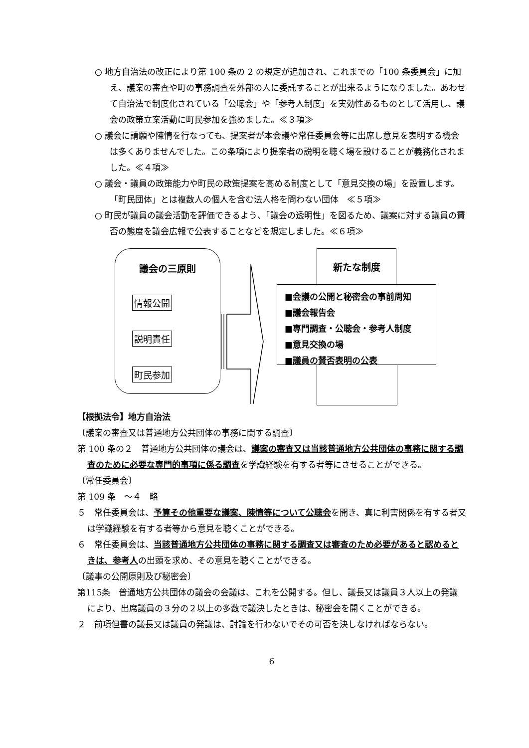○ 地方自治法の改正により第 100 条の 2 の規定が追加され、これまでの「100 条委員会」に加え、議案の審査や町の事務調査を外部の人に委託することが出来るようになりました。あわせて自治法で制度化されている「公聴会」や「参考人制度」を実効性あるものとして活用し、議会の政策立案活動に町民参加を強めました。≪３項≫
○ 議会に請願や陳情を行なっても、提案者が本会議や常任委員会等に出席し意見を表明する機会は多くありませんでした。この条項により提案者の説明を聴く場を設けることが義務化されました。≪４項≫
○ 議会・議員の政策能力や町民の政策提案を高める制度として「意見交換の場」を設置します。「町民団体」とは複数人の個人を含む法人格を問わない団体　≪５項≫
○ 町民が議員の議会活動を評価できるよう、「議会の透明性」を図るため、議案に対する議員の賛否の態度を議会広報で公表することなどを規定しました。≪６項≫
議会の三原則
情報公開
説明責任
町民参加
新たな制度
■会議の公開と秘密会の事前周知
■議会報告会
■専門調査・公聴会・参考人制度
■意見交換の場
■議員の賛否表明の公表
【根拠法令】地方自治法
〔議案の審査又は普通地方公共団体の事務に関する調査〕
第 100 条の２　普通地方公共団体の議会は、議案の審査又は当該普通地方公共団体の事務に関する調査のために必要な専門的事項に係る調査を学識経験を有する者等にさせることができる。
〔常任委員会〕
第 109 条　～４　略
５　常任委員会は、予算その他重要な議案、陳情等について公聴会を開き、真に利害関係を有する者又は学識経験を有する者等から意見を聴くことができる。
６　常任委員会は、当該普通地方公共団体の事務に関する調査又は審査のため必要があると認めるときは、参考人の出頭を求め、その意見を聴くことができる。
〔議事の公開原則及び秘密会〕
第115条　普通地方公共団体の議会の会議は、これを公開する。但し、議長又は議員３人以上の発議により、出席議員の３分の２以上の多数で議決したときは、秘密会を開くことができる。
２　前項但書の議長又は議員の発議は、討論を行わないでその可否を決しなければならない。
6